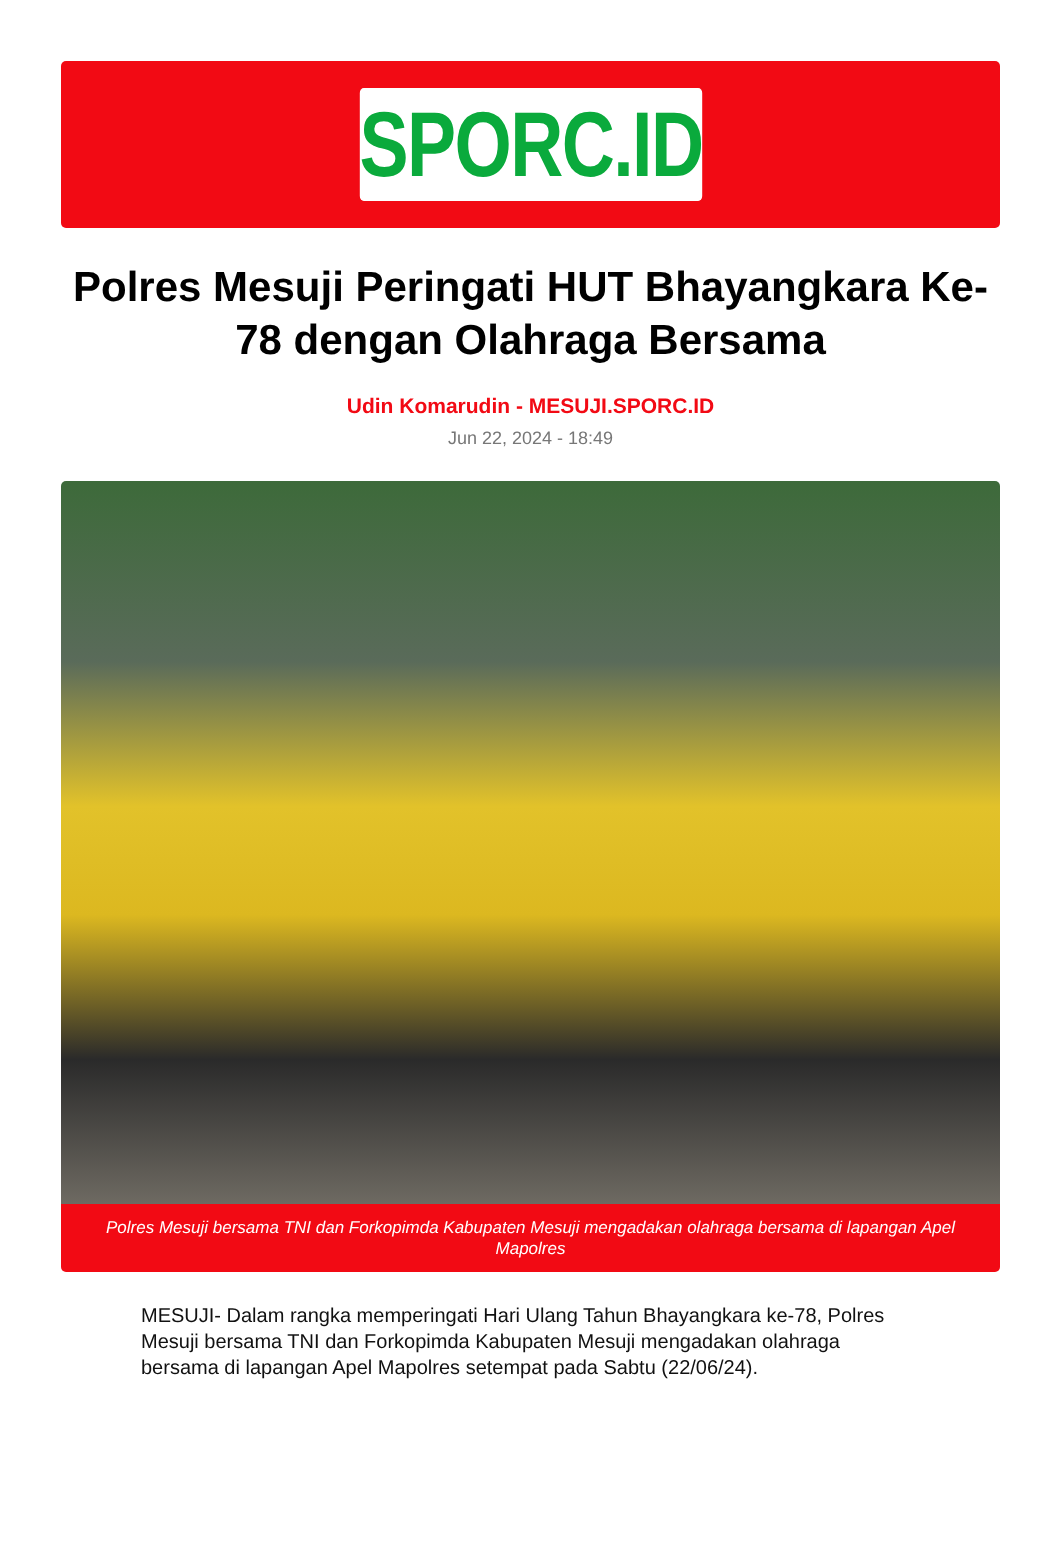SPORC.ID
Polres Mesuji Peringati HUT Bhayangkara Ke-78 dengan Olahraga Bersama
Udin Komarudin - MESUJI.SPORC.ID
Jun 22, 2024 - 18:49
Polres Mesuji bersama TNI dan Forkopimda Kabupaten Mesuji mengadakan olahraga bersama di lapangan Apel Mapolres
MESUJI- Dalam rangka memperingati Hari Ulang Tahun Bhayangkara ke-78, Polres Mesuji bersama TNI dan Forkopimda Kabupaten Mesuji mengadakan olahraga bersama di lapangan Apel Mapolres setempat pada Sabtu (22/06/24).